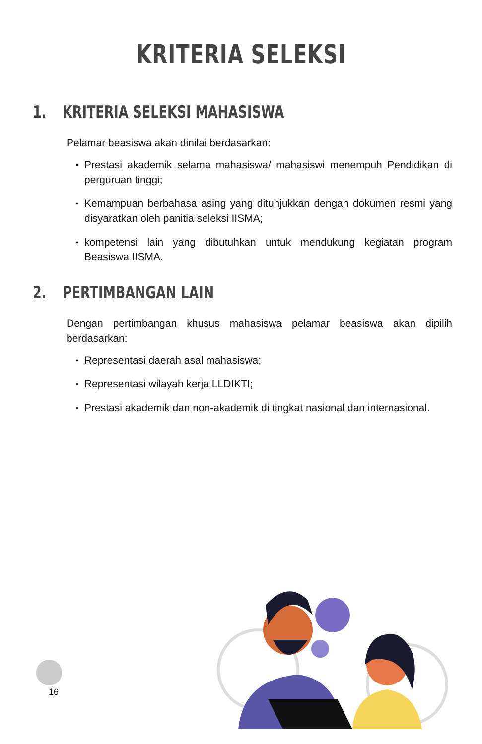KRITERIA SELEKSI
1. KRITERIA SELEKSI MAHASISWA
Pelamar beasiswa akan dinilai berdasarkan:
• Prestasi akademik selama mahasiswa/ mahasiswi menempuh Pendidikan di perguruan tinggi;
• Kemampuan berbahasa asing yang ditunjukkan dengan dokumen resmi yang disyaratkan oleh panitia seleksi IISMA;
• kompetensi lain yang dibutuhkan untuk mendukung kegiatan program Beasiswa IISMA.
2. PERTIMBANGAN LAIN
Dengan pertimbangan khusus mahasiswa pelamar beasiswa akan dipilih berdasarkan:
• Representasi daerah asal mahasiswa;
• Representasi wilayah kerja LLDIKTI;
• Prestasi akademik dan non-akademik di tingkat nasional dan internasional.
16